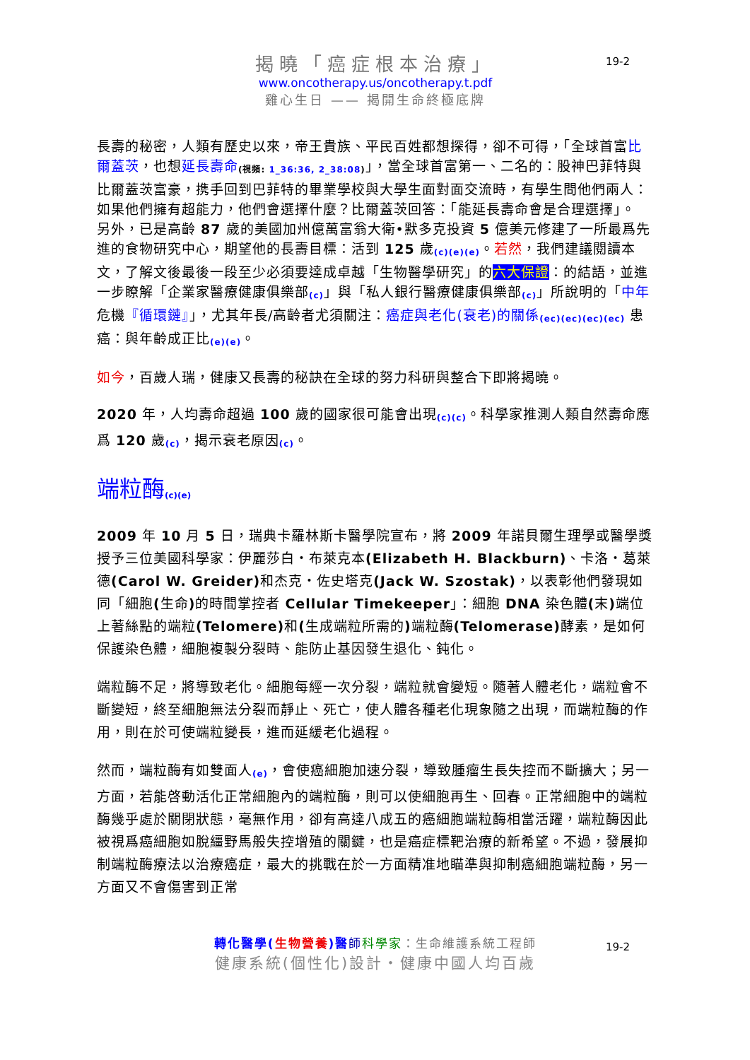19-2
揭曉「癌症根本治療」
www.oncotherapy.us/oncotherapy.t.pdf
雞心生日 —— 揭開生命終極底牌
長壽的秘密，人類有歷史以來，帝王貴族、平民百姓都想探得，卻不可得，「全球首富比爾蓋茨，也想延長壽命<sub>(視頻: 1_36:36, 2_38:08)</sub>」，當全球首富第一、二名的：股神巴菲特與比爾蓋茨富豪，携手回到巴菲特的畢業學校與大學生面對面交流時，有學生問他們兩人：如果他們擁有超能力，他們會選擇什麼？比爾蓋茨回答：「能延長壽命會是合理選擇」。 另外，已是高齡 87 歲的美國加州億萬富翁大衛•默多克投資 5 億美元修建了一所最爲先進的食物研究中心，期望他的長壽目標：活到 125 歲<sub>(c)(e)(e)</sub>。若然，我們建議閱讀本文，了解文後最後一段至少必須要達成卓越「生物醫學研究」的六大保證：的結語，並進一步瞭解「企業家醫療健康俱樂部<sub>(c)</sub>」與「私人銀行醫療健康俱樂部<sub>(c)</sub>」所說明的「中年危機『循環鏈』」，尤其年長/高齡者尤須關注：癌症與老化(衰老)的關係<sub>(ec)(ec)(ec)(ec)</sub> 患癌：與年齡成正比<sub>(e)(e)</sub>。
如今，百歲人瑞，健康又長壽的秘訣在全球的努力科研與整合下即將揭曉。
2020 年，人均壽命超過 100 歲的國家很可能會出現<sub>(c)(c)</sub>。科學家推測人類自然壽命應爲 120 歲<sub>(c)</sub>，揭示衰老原因<sub>(c)</sub>。
端粒酶<sub>(c)(e)</sub>
2009 年 10 月 5 日，瑞典卡羅林斯卡醫學院宣布，將 2009 年諾貝爾生理學或醫學獎授予三位美國科學家：伊麗莎白・布萊克本(Elizabeth H. Blackburn)、卡洛・葛萊德(Carol W. Greider) 和杰克・佐史塔克(Jack W. Szostak)，以表彰他們發現如同「細胞(生命) 的時間掌控者 Cellular Timekeeper」：細胞 DNA 染色體(末) 端位上著絲點的端粒(Telomere) 和(生成端粒所需的) 端粒酶(Telomerase) 酵素，是如何保護染色體，細胞複製分裂時、能防止基因發生退化、鈍化。
端粒酶不足，將導致老化。細胞每經一次分裂，端粒就會變短。隨著人體老化，端粒會不斷變短，終至細胞無法分裂而靜止、死亡，使人體各種老化現象隨之出現，而端粒酶的作用，則在於可使端粒變長，進而延緩老化過程。
然而，端粒酶有如雙面人<sub>(e)</sub>，會使癌細胞加速分裂，導致腫瘤生長失控而不斷擴大；另一方面，若能啓動活化正常細胞內的端粒酶，則可以使細胞再生、回春。正常細胞中的端粒酶幾乎處於關閉狀態，毫無作用，卻有高達八成五的癌細胞端粒酶相當活躍，端粒酶因此被視爲癌細胞如脫繮野馬般失控增殖的關鍵，也是癌症標靶治療的新希望。不過，發展抑制端粒酶療法以治療癌症，最大的挑戰在於一方面精准地瞄準與抑制癌細胞端粒酶，另一方面又不會傷害到正常
19-2
轉化醫學(生物營養)醫 師科學家：生命維護系統工程師
健康系統(個性化)設計・健康中國人均百歲